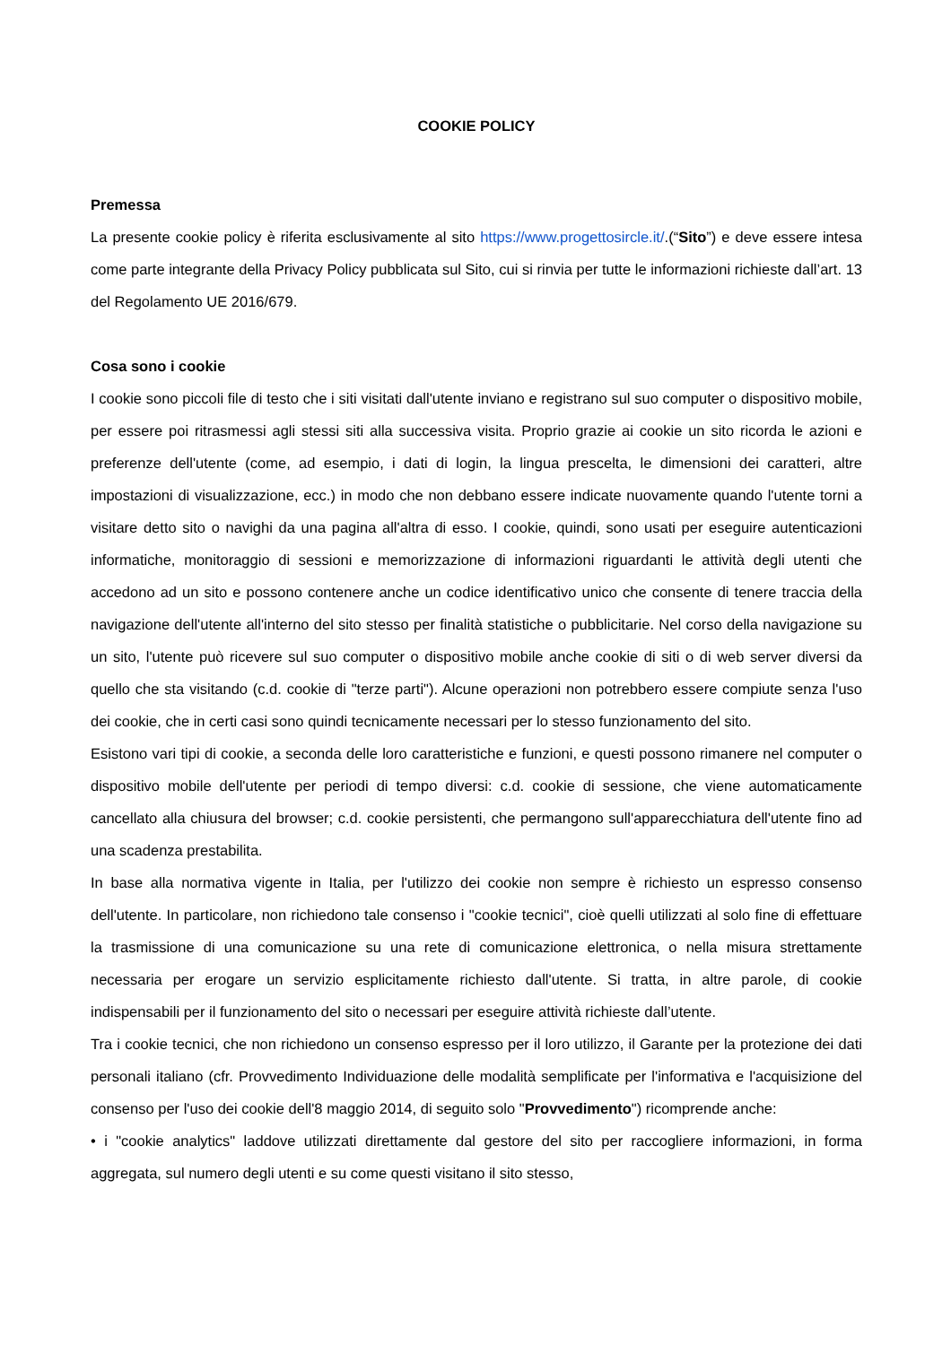COOKIE POLICY
Premessa
La presente cookie policy è riferita esclusivamente al sito https://www.progettosircle.it/.(“Sito”) e deve essere intesa come parte integrante della Privacy Policy pubblicata sul Sito, cui si rinvia per tutte le informazioni richieste dall’art. 13 del Regolamento UE 2016/679.
Cosa sono i cookie
I cookie sono piccoli file di testo che i siti visitati dall'utente inviano e registrano sul suo computer o dispositivo mobile, per essere poi ritrasmessi agli stessi siti alla successiva visita. Proprio grazie ai cookie un sito ricorda le azioni e preferenze dell'utente (come, ad esempio, i dati di login, la lingua prescelta, le dimensioni dei caratteri, altre impostazioni di visualizzazione, ecc.) in modo che non debbano essere indicate nuovamente quando l'utente torni a visitare detto sito o navighi da una pagina all'altra di esso. I cookie, quindi, sono usati per eseguire autenticazioni informatiche, monitoraggio di sessioni e memorizzazione di informazioni riguardanti le attività degli utenti che accedono ad un sito e possono contenere anche un codice identificativo unico che consente di tenere traccia della navigazione dell'utente all'interno del sito stesso per finalità statistiche o pubblicitarie. Nel corso della navigazione su un sito, l'utente può ricevere sul suo computer o dispositivo mobile anche cookie di siti o di web server diversi da quello che sta visitando (c.d. cookie di "terze parti"). Alcune operazioni non potrebbero essere compiute senza l'uso dei cookie, che in certi casi sono quindi tecnicamente necessari per lo stesso funzionamento del sito.
Esistono vari tipi di cookie, a seconda delle loro caratteristiche e funzioni, e questi possono rimanere nel computer o dispositivo mobile dell'utente per periodi di tempo diversi: c.d. cookie di sessione, che viene automaticamente cancellato alla chiusura del browser; c.d. cookie persistenti, che permangono sull'apparecchiatura dell'utente fino ad una scadenza prestabilita.
In base alla normativa vigente in Italia, per l'utilizzo dei cookie non sempre è richiesto un espresso consenso dell'utente. In particolare, non richiedono tale consenso i "cookie tecnici", cioè quelli utilizzati al solo fine di effettuare la trasmissione di una comunicazione su una rete di comunicazione elettronica, o nella misura strettamente necessaria per erogare un servizio esplicitamente richiesto dall'utente. Si tratta, in altre parole, di cookie indispensabili per il funzionamento del sito o necessari per eseguire attività richieste dall’utente.
Tra i cookie tecnici, che non richiedono un consenso espresso per il loro utilizzo, il Garante per la protezione dei dati personali italiano (cfr. Provvedimento Individuazione delle modalità semplificate per l'informativa e l'acquisizione del consenso per l'uso dei cookie dell'8 maggio 2014, di seguito solo "Provvedimento") ricomprende anche:
• i "cookie analytics" laddove utilizzati direttamente dal gestore del sito per raccogliere informazioni, in forma aggregata, sul numero degli utenti e su come questi visitano il sito stesso,